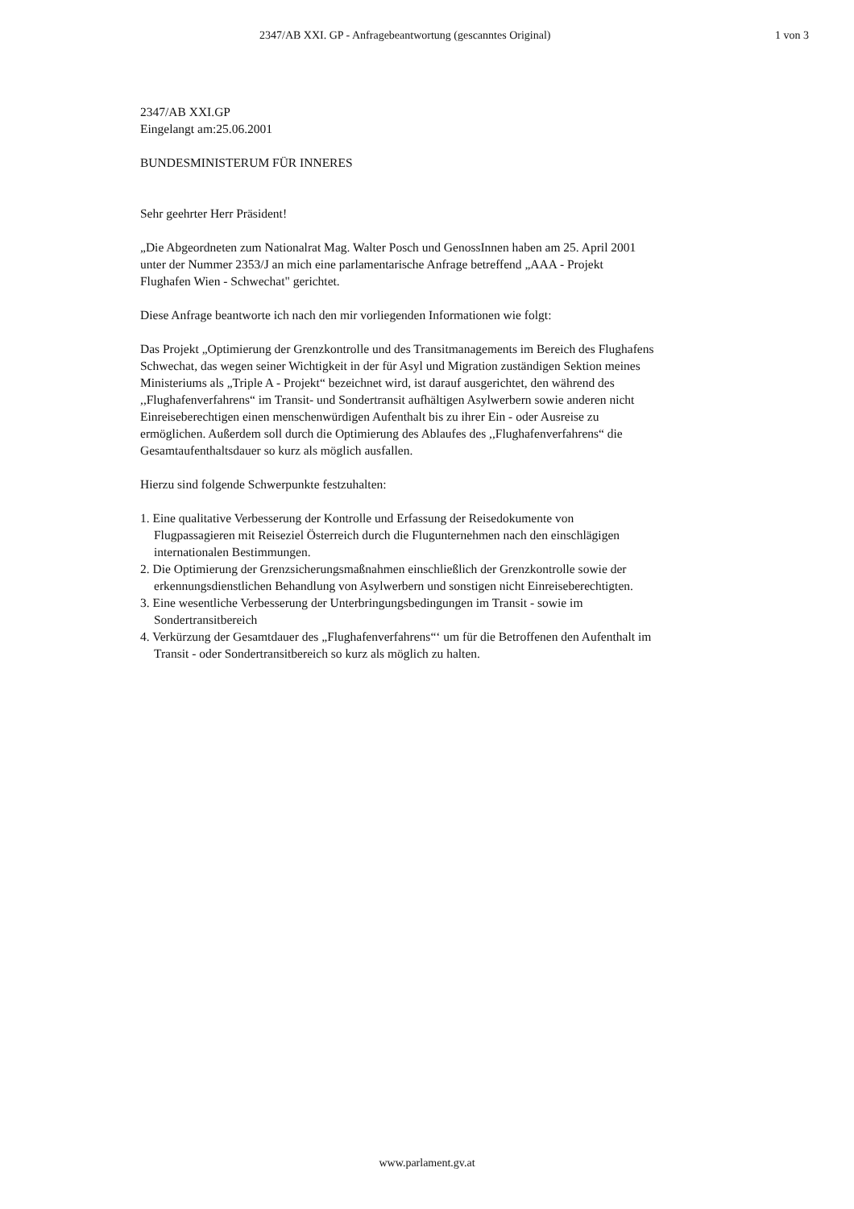2347/AB XXI. GP - Anfragebeantwortung (gescanntes Original) 1 von 3
2347/AB XXI.GP
Eingelangt am:25.06.2001
BUNDESMINISTERUM FÜR INNERES
Sehr geehrter Herr Präsident!
„Die Abgeordneten zum Nationalrat Mag. Walter Posch und GenossInnen haben am 25. April 2001 unter der Nummer 2353/J an mich eine parlamentarische Anfrage betreffend „AAA - Projekt Flughafen Wien - Schwechat" gerichtet.
Diese Anfrage beantworte ich nach den mir vorliegenden Informationen wie folgt:
Das Projekt „Optimierung der Grenzkontrolle und des Transitmanagements im Bereich des Flughafens Schwechat, das wegen seiner Wichtigkeit in der für Asyl und Migration zuständigen Sektion meines Ministeriums als „Triple A - Projekt“ bezeichnet wird, ist darauf ausgerichtet, den während des ,,Flughafenverfahrens“ im Transit- und Sondertransit aufhältigen Asylwerbern sowie anderen nicht Einreiseberechtigen einen menschenwürdigen Aufenthalt bis zu ihrer Ein - oder Ausreise zu ermöglichen. Außerdem soll durch die Optimierung des Ablaufes des ,,Flughafenverfahrens“ die Gesamtaufenthaltsdauer so kurz als möglich ausfallen.
Hierzu sind folgende Schwerpunkte festzuhalten:
1. Eine qualitative Verbesserung der Kontrolle und Erfassung der Reisedokumente von Flugpassagieren mit Reiseziel Österreich durch die Flugunternehmen nach den einschlägigen internationalen Bestimmungen.
2. Die Optimierung der Grenzsicherungsmaßnahmen einschließlich der Grenzkontrolle sowie der erkennungsdienstlichen Behandlung von Asylwerbern und sonstigen nicht Einreiseberechtigten.
3. Eine wesentliche Verbesserung der Unterbringungsbedingungen im Transit - sowie im Sondertransitbereich
4. Verkürzung der Gesamtdauer des „Flughafenverfahrens“‘ um für die Betroffenen den Aufenthalt im Transit - oder Sondertransitbereich so kurz als möglich zu halten.
www.parlament.gv.at